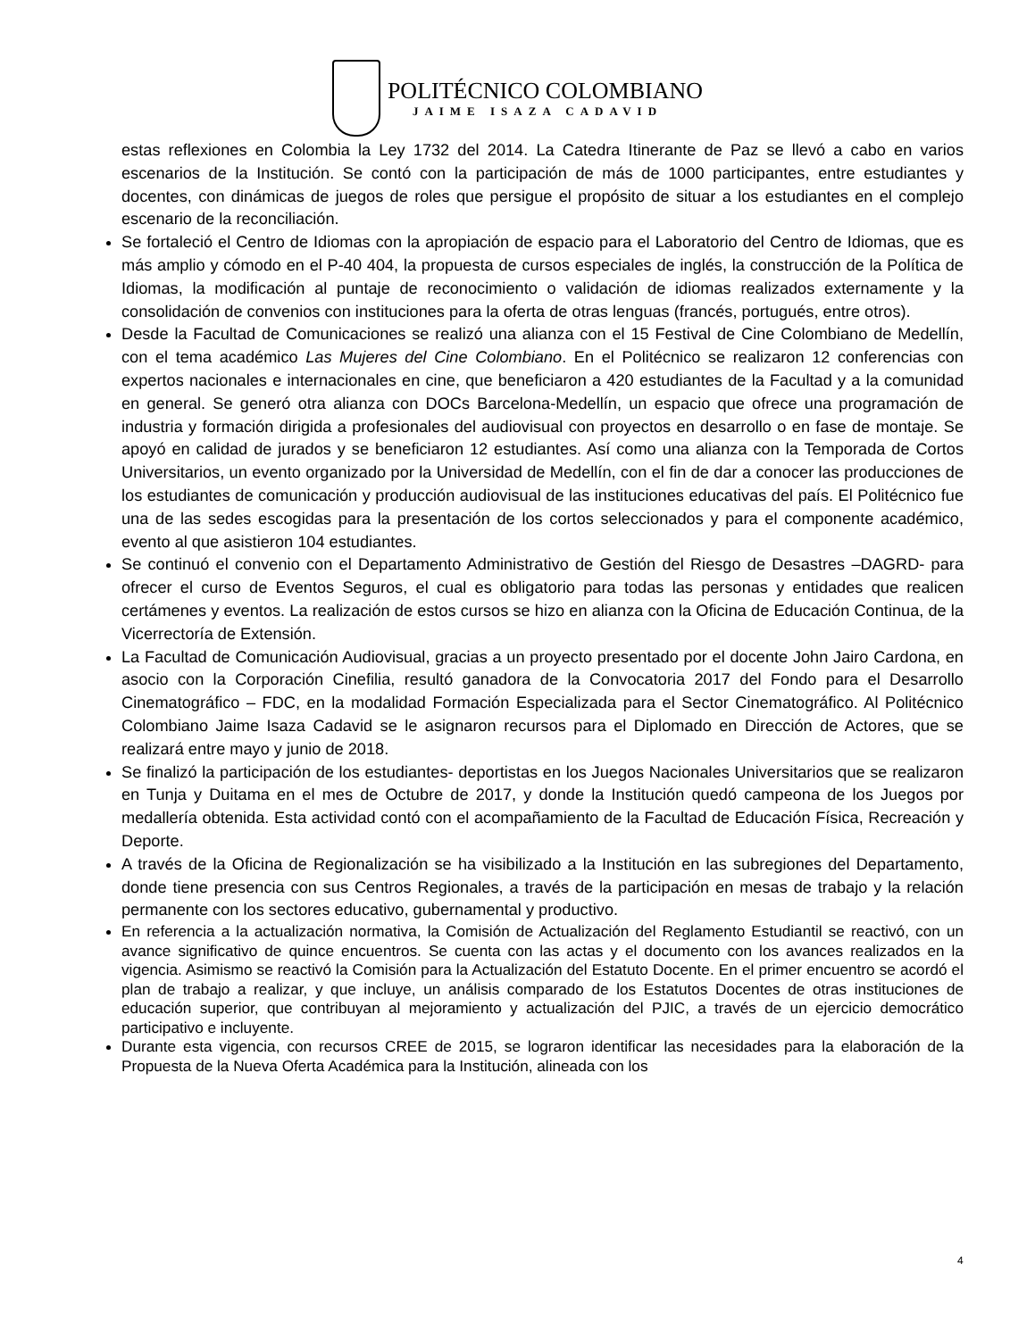POLITÉCNICO COLOMBIANO
JAIME ISAZA CADAVID
estas reflexiones en Colombia la Ley 1732 del 2014. La Catedra Itinerante de Paz se llevó a cabo en varios escenarios de la Institución. Se contó con la participación de más de 1000 participantes, entre estudiantes y docentes, con dinámicas de juegos de roles que persigue el propósito de situar a los estudiantes en el complejo escenario de la reconciliación.
Se fortaleció el Centro de Idiomas con la apropiación de espacio para el Laboratorio del Centro de Idiomas, que es más amplio y cómodo en el P-40 404, la propuesta de cursos especiales de inglés, la construcción de la Política de Idiomas, la modificación al puntaje de reconocimiento o validación de idiomas realizados externamente y la consolidación de convenios con instituciones para la oferta de otras lenguas (francés, portugués, entre otros).
Desde la Facultad de Comunicaciones se realizó una alianza con el 15 Festival de Cine Colombiano de Medellín, con el tema académico Las Mujeres del Cine Colombiano. En el Politécnico se realizaron 12 conferencias con expertos nacionales e internacionales en cine, que beneficiaron a 420 estudiantes de la Facultad y a la comunidad en general. Se generó otra alianza con DOCs Barcelona-Medellín, un espacio que ofrece una programación de industria y formación dirigida a profesionales del audiovisual con proyectos en desarrollo o en fase de montaje. Se apoyó en calidad de jurados y se beneficiaron 12 estudiantes. Así como una alianza con la Temporada de Cortos Universitarios, un evento organizado por la Universidad de Medellín, con el fin de dar a conocer las producciones de los estudiantes de comunicación y producción audiovisual de las instituciones educativas del país. El Politécnico fue una de las sedes escogidas para la presentación de los cortos seleccionados y para el componente académico, evento al que asistieron 104 estudiantes.
Se continuó el convenio con el Departamento Administrativo de Gestión del Riesgo de Desastres –DAGRD- para ofrecer el curso de Eventos Seguros, el cual es obligatorio para todas las personas y entidades que realicen certámenes y eventos. La realización de estos cursos se hizo en alianza con la Oficina de Educación Continua, de la Vicerrectoría de Extensión.
La Facultad de Comunicación Audiovisual, gracias a un proyecto presentado por el docente John Jairo Cardona, en asocio con la Corporación Cinefilia, resultó ganadora de la Convocatoria 2017 del Fondo para el Desarrollo Cinematográfico – FDC, en la modalidad Formación Especializada para el Sector Cinematográfico. Al Politécnico Colombiano Jaime Isaza Cadavid se le asignaron recursos para el Diplomado en Dirección de Actores, que se realizará entre mayo y junio de 2018.
Se finalizó la participación de los estudiantes- deportistas en los Juegos Nacionales Universitarios que se realizaron en Tunja y Duitama en el mes de Octubre de 2017, y donde la Institución quedó campeona de los Juegos por medallería obtenida. Esta actividad contó con el acompañamiento de la Facultad de Educación Física, Recreación y Deporte.
A través de la Oficina de Regionalización se ha visibilizado a la Institución en las subregiones del Departamento, donde tiene presencia con sus Centros Regionales, a través de la participación en mesas de trabajo y la relación permanente con los sectores educativo, gubernamental y productivo.
En referencia a la actualización normativa, la Comisión de Actualización del Reglamento Estudiantil se reactivó, con un avance significativo de quince encuentros. Se cuenta con las actas y el documento con los avances realizados en la vigencia. Asimismo se reactivó la Comisión para la Actualización del Estatuto Docente. En el primer encuentro se acordó el plan de trabajo a realizar, y que incluye, un análisis comparado de los Estatutos Docentes de otras instituciones de educación superior, que contribuyan al mejoramiento y actualización del PJIC, a través de un ejercicio democrático participativo e incluyente.
Durante esta vigencia, con recursos CREE de 2015, se lograron identificar las necesidades para la elaboración de la Propuesta de la Nueva Oferta Académica para la Institución, alineada con los
4